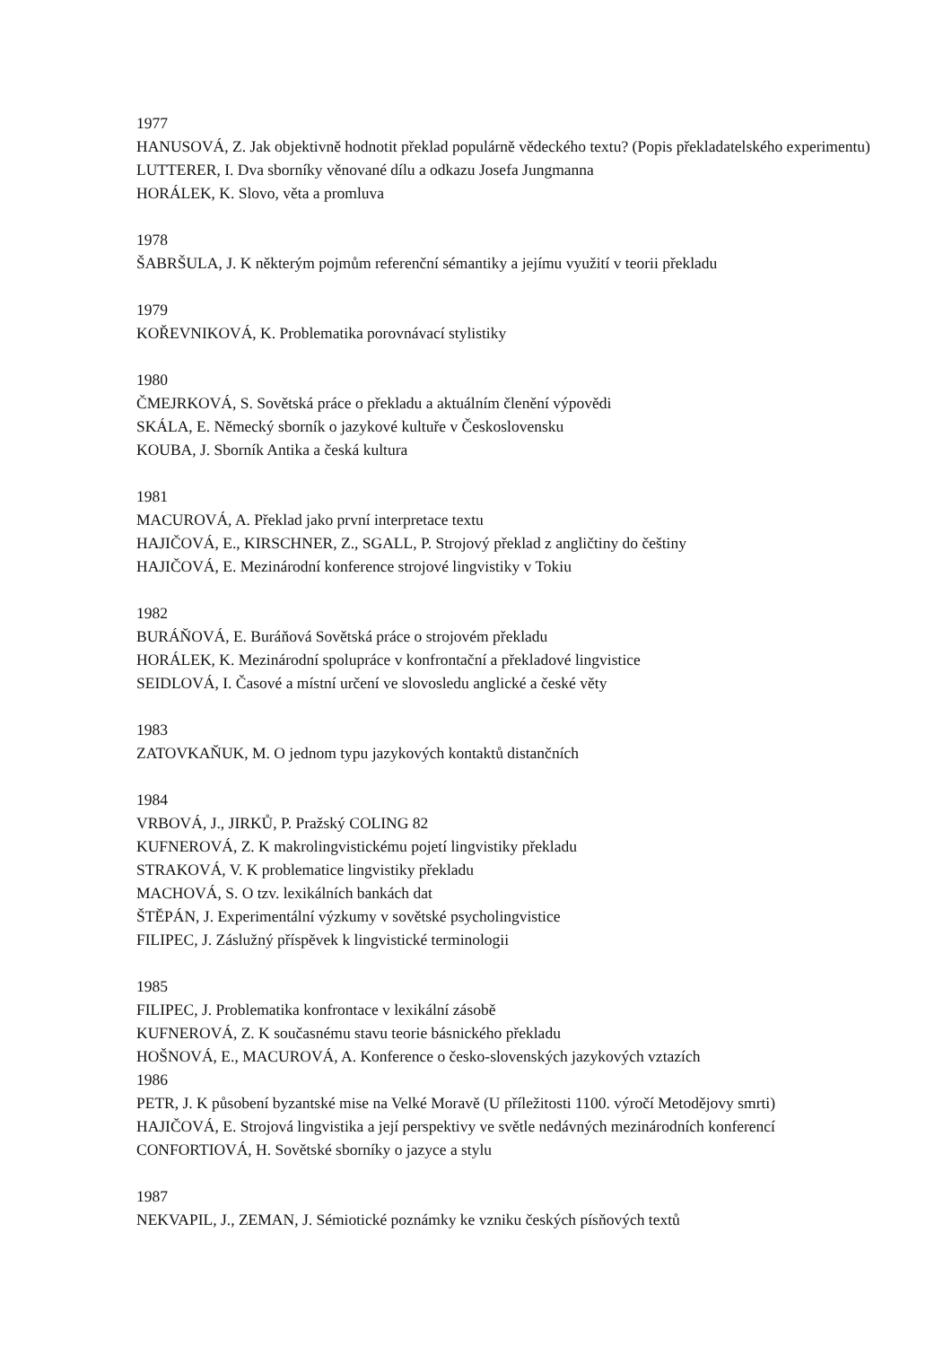1977
HANUSOVÁ, Z. Jak objektivně hodnotit překlad populárně vědeckého textu? (Popis překladatelského experimentu)
LUTTERER, I. Dva sborníky věnované dílu a odkazu Josefa Jungmanna
HORÁLEK, K. Slovo, věta a promluva
1978
ŠABRŠULA, J. K některým pojmům referenční sémantiky a jejímu využití v teorii překladu
1979
KOŘEVNIKOVÁ, K. Problematika porovnávací stylistiky
1980
ČMEJRKOVÁ, S. Sovětská práce o překladu a aktuálním členění výpovědi
SKÁLA, E. Německý sborník o jazykové kultuře v Československu
KOUBA, J. Sborník Antika a česká kultura
1981
MACUROVÁ, A. Překlad jako první interpretace textu
HAJIČOVÁ, E., KIRSCHNER, Z., SGALL, P. Strojový překlad z angličtiny do češtiny
HAJIČOVÁ, E. Mezinárodní konference strojové lingvistiky v Tokiu
1982
BURÁŇOVÁ, E. Buráňová Sovětská práce o strojovém překladu
HORÁLEK, K. Mezinárodní spolupráce v konfrontační a překladové lingvistice
SEIDLOVÁ, I. Časové a místní určení ve slovosledu anglické a české věty
1983
ZATOVKAŇUK, M. O jednom typu jazykových kontaktů distančních
1984
VRBOVÁ, J., JIRKŮ, P. Pražský COLING 82
KUFNEROVÁ, Z. K makrolingvistickému pojetí lingvistiky překladu
STRAKOVÁ, V. K problematice lingvistiky překladu
MACHOVÁ, S. O tzv. lexikálních bankách dat
ŠTĚPÁN, J. Experimentální výzkumy v sovětské psycholingvistice
FILIPEC, J. Záslužný příspěvek k lingvistické terminologii
1985
FILIPEC, J. Problematika konfrontace v lexikální zásobě
KUFNEROVÁ, Z. K současnému stavu teorie básnického překladu
HOŠNOVÁ, E., MACUROVÁ, A. Konference o česko-slovenských jazykových vztazích
1986
PETR, J. K působení byzantské mise na Velké Moravě (U příležitosti 1100. výročí Metodějovy smrti)
HAJIČOVÁ, E. Strojová lingvistika a její perspektivy ve světle nedávných mezinárodních konferencí
CONFORTIOVÁ, H. Sovětské sborníky o jazyce a stylu
1987
NEKVAPIL, J., ZEMAN, J. Sémiotické poznámky ke vzniku českých písňových textů